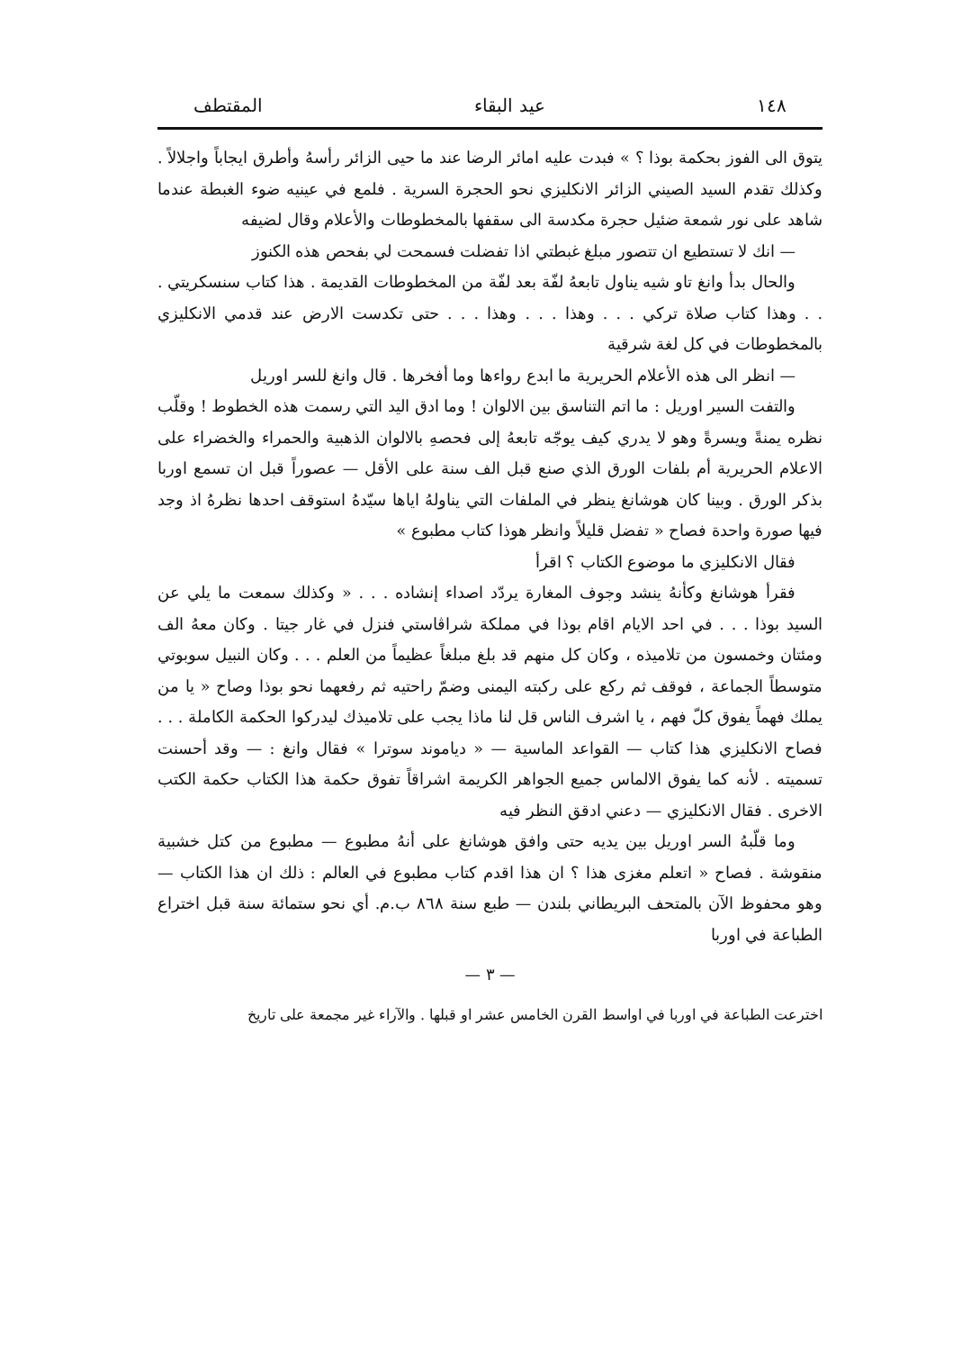١٤٨ عيد البقاء المقتطف
يتوق الى الفوز بحكمة بوذا ؟ » فبدت عليه امائر الرضا عند ما حيى الزائر رأسهُ وأطرق ايجاباً واجلالاً . وكذلك تقدم السيد الصيني الزائر الانكليزي نحو الحجرة السرية . فلمع في عينيه ضوء الغبطة عندما شاهد على نور شمعة ضئيل حجرة مكدسة الى سقفها بالمخطوطات والأعلام وقال لضيفه
— انك لا تستطيع ان تتصور مبلغ غبطتي اذا تفضلت فسمحت لي بفحص هذه الكنوز
والحال بدأ وانغ تاو شيه يناول تابعهُ لفّة بعد لفّة من المخطوطات القديمة . هذا كتاب سنسكريتي . . . وهذا كتاب صلاة تركي . . . وهذا . . . وهذا . . . حتى تكدست الارض عند قدمي الانكليزي بالمخطوطات في كل لغة شرقية
— انظر الى هذه الأعلام الحريرية ما ابدع رواءها وما أفخرها . قال وانغ للسر اوريل
والتفت السير اوريل : ما اتم التناسق بين الالوان ! وما ادق اليد التي رسمت هذه الخطوط ! وقلّب نظره يمنةً ويسرةً وهو لا يدري كيف يوجّه تابعهُ إلى فحصهِ بالالوان الذهبية والحمراء والخضراء على الاعلام الحريرية أم بلفات الورق الذي صنع قبل الف سنة على الأقل — عصوراً قبل ان تسمع اوربا بذكر الورق . وبينا كان هوشانغ ينظر في الملفات التي يناولهُ اياها سيّدهُ استوقف احدها نظرهُ اذ وجد فيها صورة واحدة فصاح « تفضل قليلاً وانظر هوذا كتاب مطبوع »
فقال الانكليزي ما موضوع الكتاب ؟ اقرأ
فقرأ هوشانغ وكأنهُ ينشد وجوف المغارة يردّد اصداء إنشاده . . . « وكذلك سمعت ما يلي عن السيد بوذا . . . في احد الايام اقام بوذا في مملكة شراڤاستي فنزل في غار جيتا . وكان معهُ الف ومئتان وخمسون من تلاميذه ، وكان كل منهم قد بلغ مبلغاً عظيماً من العلم . . . وكان النبيل سوبوتي متوسطاً الجماعة ، فوقف ثم ركع على ركبته اليمنى وضمّ راحتيه ثم رفعهما نحو بوذا وصاح « يا من يملك فهماً يفوق كلّ فهم ، يا اشرف الناس قل لنا ماذا يجب على تلاميذك ليدركوا الحكمة الكاملة . . . فصاح الانكليزي هذا كتاب — القواعد الماسية — « دياموند سوترا » فقال وانغ : — وقد أحسنت تسميته . لأنه كما يفوق الالماس جميع الجواهر الكريمة اشراقاً تفوق حكمة هذا الكتاب حكمة الكتب الاخرى . فقال الانكليزي — دعني ادقق النظر فيه
وما قلّبهُ السر اوريل بين يديه حتى وافق هوشانغ على أنهُ مطبوع — مطبوع من كتل خشبية منقوشة . فصاح « اتعلم مغزى هذا ؟ ان هذا اقدم كتاب مطبوع في العالم : ذلك ان هذا الكتاب — وهو محفوظ الآن بالمتحف البريطاني بلندن — طبع سنة ٨٦٨ ب.م. أي نحو ستمائة سنة قبل اختراع الطباعة في اوربا
— ٣ —
اخترعت الطباعة في اوربا في اواسط القرن الخامس عشر او قبلها . والآراء غير مجمعة على تاريخ